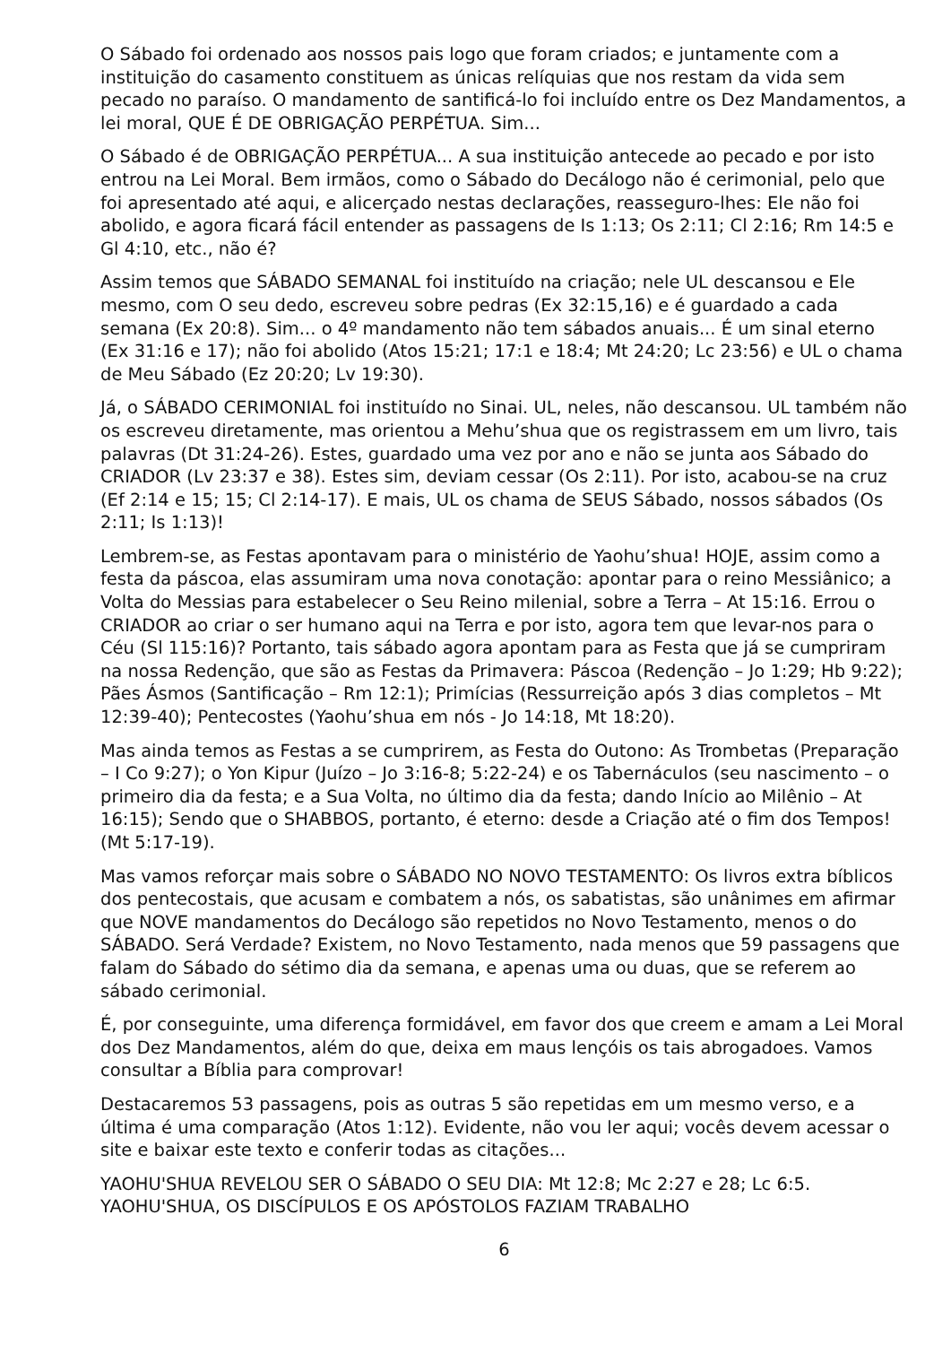O Sábado foi ordenado aos nossos pais logo que foram criados; e juntamente com a instituição do casamento constituem as únicas relíquias que nos restam da vida sem pecado no paraíso. O mandamento de santificá-lo foi incluído entre os Dez Mandamentos, a lei moral, QUE É DE OBRIGAÇÃO PERPÉTUA. Sim...
O Sábado é de OBRIGAÇÃO PERPÉTUA... A sua instituição antecede ao pecado e por isto entrou na Lei Moral. Bem irmãos, como o Sábado do Decálogo não é cerimonial, pelo que foi apresentado até aqui, e alicerçado nestas declarações, reasseguro-lhes: Ele não foi abolido, e agora ficará fácil entender as passagens de Is 1:13; Os 2:11; Cl 2:16; Rm 14:5 e Gl 4:10, etc., não é?
Assim temos que SÁBADO SEMANAL foi instituído na criação; nele UL descansou e Ele mesmo, com O seu dedo, escreveu sobre pedras (Ex 32:15,16) e é guardado a cada semana (Ex 20:8). Sim... o 4º mandamento não tem sábados anuais... É um sinal eterno (Ex 31:16 e 17); não foi abolido (Atos 15:21; 17:1 e 18:4; Mt 24:20; Lc 23:56) e UL o chama de Meu Sábado (Ez 20:20; Lv 19:30).
Já, o SÁBADO CERIMONIAL foi instituído no Sinai. UL, neles, não descansou. UL também não os escreveu diretamente, mas orientou a Mehu’shua que os registrassem em um livro, tais palavras (Dt 31:24-26). Estes, guardado uma vez por ano e não se junta aos Sábado do CRIADOR (Lv 23:37 e 38). Estes sim, deviam cessar (Os 2:11). Por isto, acabou-se na cruz (Ef 2:14 e 15; 15; Cl 2:14-17). E mais, UL os chama de SEUS Sábado, nossos sábados (Os 2:11; Is 1:13)!
Lembrem-se, as Festas apontavam para o ministério de Yaohu’shua! HOJE, assim como a festa da páscoa, elas assumiram uma nova conotação: apontar para o reino Messiânico; a Volta do Messias para estabelecer o Seu Reino milenial, sobre a Terra – At 15:16. Errou o CRIADOR ao criar o ser humano aqui na Terra e por isto, agora tem que levar-nos para o Céu (Sl 115:16)? Portanto, tais sábado agora apontam para as Festa que já se cumpriram na nossa Redenção, que são as Festas da Primavera: Páscoa (Redenção – Jo 1:29; Hb 9:22); Pães Ásmos (Santificação – Rm 12:1); Primícias (Ressurreição após 3 dias completos – Mt 12:39-40); Pentecostes (Yaohu’shua em nós - Jo 14:18, Mt 18:20).
Mas ainda temos as Festas a se cumprirem, as Festa do Outono: As Trombetas (Preparação – I Co 9:27); o Yon Kipur (Juízo – Jo 3:16-8; 5:22-24) e os Tabernáculos (seu nascimento – o primeiro dia da festa; e a Sua Volta, no último dia da festa; dando Início ao Milênio – At 16:15); Sendo que o SHABBOS, portanto, é eterno: desde a Criação até o fim dos Tempos! (Mt 5:17-19).
Mas vamos reforçar mais sobre o SÁBADO NO NOVO TESTAMENTO: Os livros extra bíblicos dos pentecostais, que acusam e combatem a nós, os sabatistas, são unânimes em afirmar que NOVE mandamentos do Decálogo são repetidos no Novo Testamento, menos o do SÁBADO. Será Verdade? Existem, no Novo Testamento, nada menos que 59 passagens que falam do Sábado do sétimo dia da semana, e apenas uma ou duas, que se referem ao sábado cerimonial.
É, por conseguinte, uma diferença formidável, em favor dos que creem e amam a Lei Moral dos Dez Mandamentos, além do que, deixa em maus lençóis os tais abrogadoes. Vamos consultar a Bíblia para comprovar!
Destacaremos 53 passagens, pois as outras 5 são repetidas em um mesmo verso, e a última é uma comparação (Atos 1:12). Evidente, não vou ler aqui; vocês devem acessar o site e baixar este texto e conferir todas as citações...
YAOHU'SHUA REVELOU SER O SÁBADO O SEU DIA: Mt 12:8; Mc 2:27 e 28; Lc 6:5. YAOHU'SHUA, OS DISCÍPULOS E OS APÓSTOLOS FAZIAM TRABALHO
6